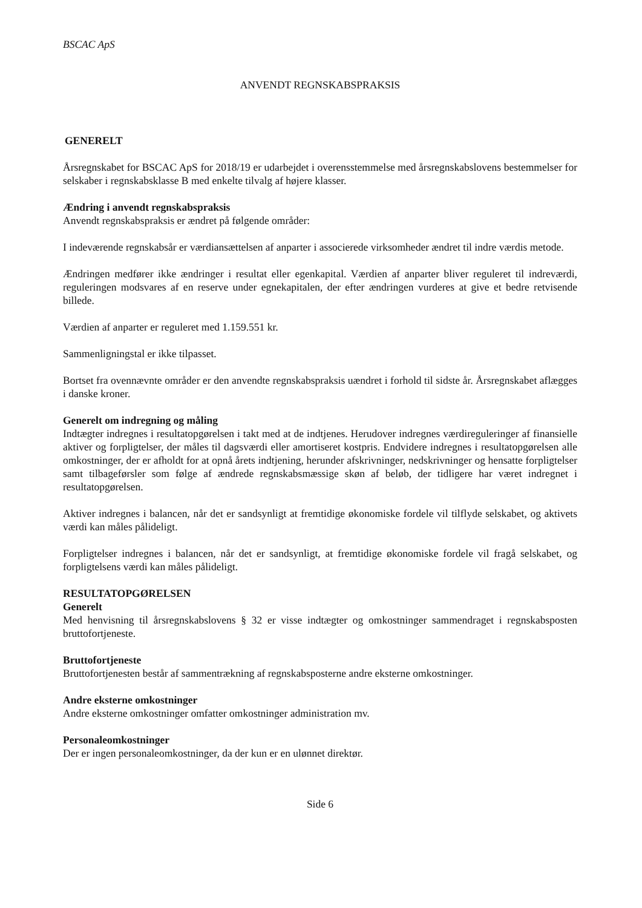BSCAC ApS
ANVENDT REGNSKABSPRAKSIS
GENERELT
Årsregnskabet for BSCAC ApS for 2018/19 er udarbejdet i overensstemmelse med årsregnskabslovens bestemmelser for selskaber i regnskabsklasse B med enkelte tilvalg af højere klasser.
Ændring i anvendt regnskabspraksis
Anvendt regnskabspraksis er ændret på følgende områder:
I indeværende regnskabsår er værdiansættelsen af anparter i associerede virksomheder ændret til indre værdis metode.
Ændringen medfører ikke ændringer i resultat eller egenkapital. Værdien af anparter bliver reguleret til indreværdi, reguleringen modsvares af en reserve under egnekapitalen, der efter ændringen vurderes at give et bedre retvisende billede.
Værdien af anparter er reguleret med 1.159.551 kr.
Sammenligningstal er ikke tilpasset.
Bortset fra ovennævnte områder er den anvendte regnskabspraksis uændret i forhold til sidste år. Årsregnskabet aflægges i danske kroner.
Generelt om indregning og måling
Indtægter indregnes i resultatopgørelsen i takt med at de indtjenes. Herudover indregnes værdireguleringer af finansielle aktiver og forpligtelser, der måles til dagsværdi eller amortiseret kostpris. Endvidere indregnes i resultatopgørelsen alle omkostninger, der er afholdt for at opnå årets indtjening, herunder afskrivninger, nedskrivninger og hensatte forpligtelser samt tilbageførsler som følge af ændrede regnskabsmæssige skøn af beløb, der tidligere har været indregnet i resultatopgørelsen.
Aktiver indregnes i balancen, når det er sandsynligt at fremtidige økonomiske fordele vil tilflyde selskabet, og aktivets værdi kan måles pålideligt.
Forpligtelser indregnes i balancen, når det er sandsynligt, at fremtidige økonomiske fordele vil fragå selskabet, og forpligtelsens værdi kan måles pålideligt.
RESULTATOPGØRELSEN
Generelt
Med henvisning til årsregnskabslovens § 32 er visse indtægter og omkostninger sammendraget i regnskabsposten bruttofortjeneste.
Bruttofortjeneste
Bruttofortjenesten består af sammentrækning af regnskabsposterne andre eksterne omkostninger.
Andre eksterne omkostninger
Andre eksterne omkostninger omfatter omkostninger administration mv.
Personaleomkostninger
Der er ingen personaleomkostninger, da der kun er en ulønnet direktør.
Side 6